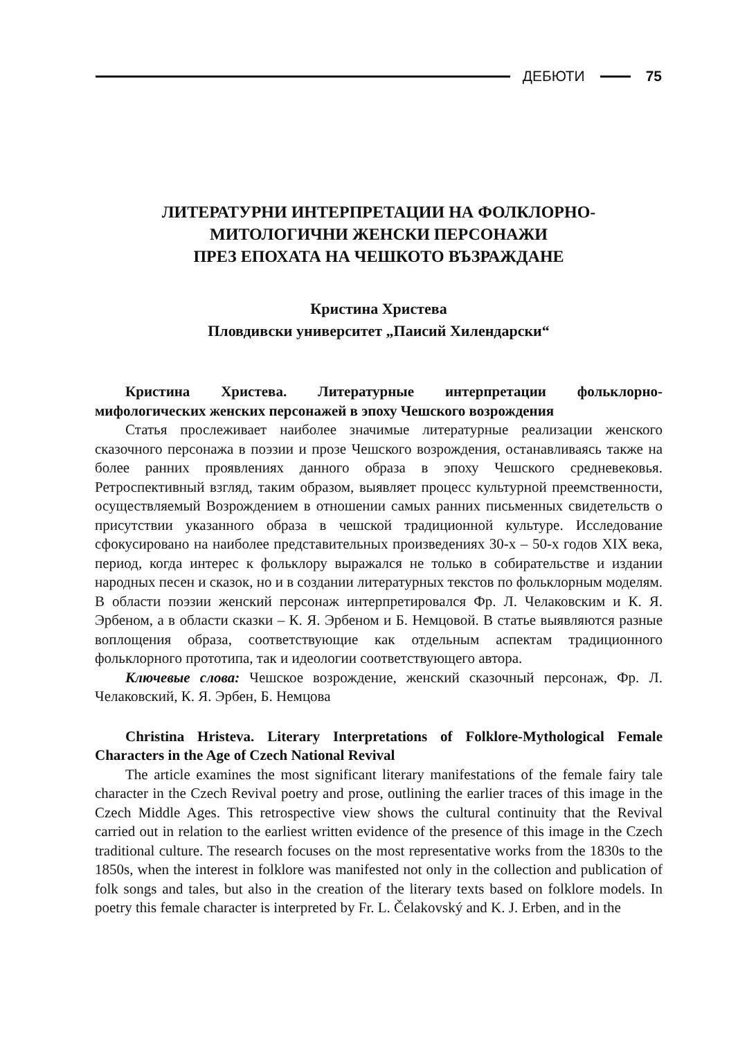ДЕБЮТИ 75
ЛИТЕРАТУРНИ ИНТЕРПРЕТАЦИИ НА ФОЛКЛОРНО-
МИТОЛОГИЧНИ ЖЕНСКИ ПЕРСОНАЖИ
ПРЕЗ ЕПОХАТА НА ЧЕШКОТО ВЪЗРАЖДАНЕ
Кристина Христева
Пловдивски университет „Паисий Хилендарски“
Кристина Христева. Литературные интерпретации фольклорно-мифологических женских персонажей в эпоху Чешского возрождения
Статья прослеживает наиболее значимые литературные реализации женского сказочного персонажа в поэзии и прозе Чешского возрождения, останавливаясь также на более ранних проявлениях данного образа в эпоху Чешского средневековья. Ретроспективный взгляд, таким образом, выявляет процесс культурной преемственности, осуществляемый Возрождением в отношении самых ранних письменных свидетельств о присутствии указанного образа в чешской традиционной культуре. Исследование сфокусировано на наиболее представительных произведениях 30-х – 50-х годов XIX века, период, когда интерес к фольклору выражался не только в собирательстве и издании народных песен и сказок, но и в создании литературных текстов по фольклорным моделям. В области поэзии женский персонаж интерпретировался Фр. Л. Челаковским и К. Я. Эрбеном, а в области сказки – К. Я. Эрбеном и Б. Немцовой. В статье выявляются разные воплощения образа, соответствующие как отдельным аспектам традиционного фольклорного прототипа, так и идеологии соответствующего автора.
Ключевые слова: Чешское возрождение, женский сказочный персонаж, Фр. Л. Челаковский, К. Я. Эрбен, Б. Немцова
Christina Hristeva. Literary Interpretations of Folklore-Mythological Female Characters in the Age of Czech National Revival
The article examines the most significant literary manifestations of the female fairy tale character in the Czech Revival poetry and prose, outlining the earlier traces of this image in the Czech Middle Ages. This retrospective view shows the cultural continuity that the Revival carried out in relation to the earliest written evidence of the presence of this image in the Czech traditional culture. The research focuses on the most representative works from the 1830s to the 1850s, when the interest in folklore was manifested not only in the collection and publication of folk songs and tales, but also in the creation of the literary texts based on folklore models. In poetry this female character is interpreted by Fr. L. Čelakovský and K. J. Erben, and in the